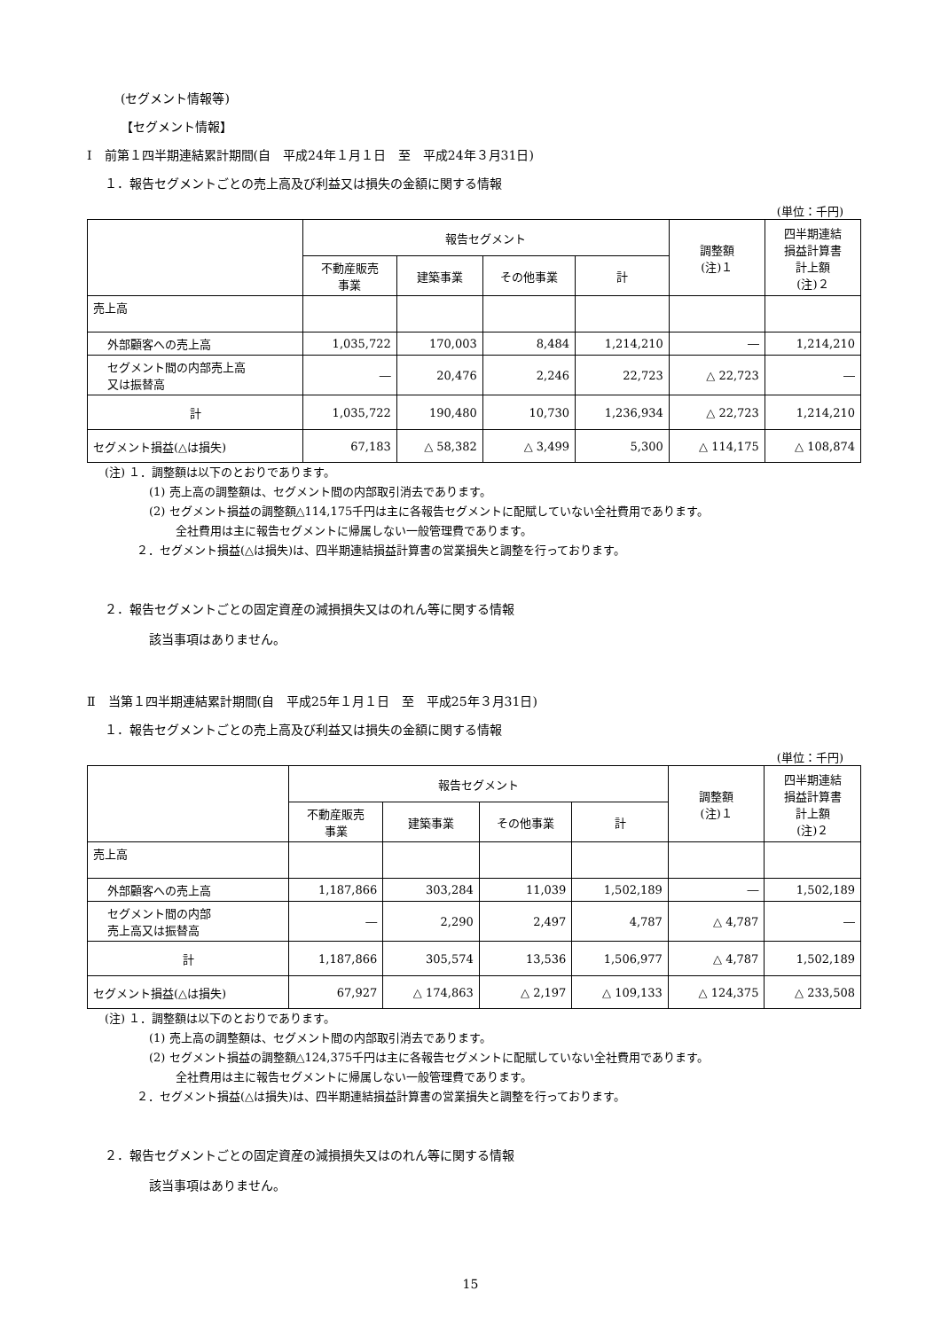(セグメント情報等)
【セグメント情報】
Ⅰ　前第１四半期連結累計期間(自　平成24年１月１日　至　平成24年３月31日)
１．報告セグメントごとの売上高及び利益又は損失の金額に関する情報
(単位：千円)
| | 報告セグメント | | | | 調整額 (注)１ | 四半期連結 損益計算書 計上額 (注)２ |
| --- | --- | --- | --- | --- | --- | --- |
| | 不動産販売 事業 | 建築事業 | その他事業 | 計 | | |
| 売上高 | | | | | | |
| 外部顧客への売上高 | 1,035,722 | 170,003 | 8,484 | 1,214,210 | ― | 1,214,210 |
| セグメント間の内部売上高 又は振替高 | ― | 20,476 | 2,246 | 22,723 | △ 22,723 | ― |
| 計 | 1,035,722 | 190,480 | 10,730 | 1,236,934 | △ 22,723 | 1,214,210 |
| セグメント損益(△は損失) | 67,183 | △ 58,382 | △ 3,499 | 5,300 | △ 114,175 | △ 108,874 |
(注) １．調整額は以下のとおりであります。
(1) 売上高の調整額は、セグメント間の内部取引消去であります。
(2) セグメント損益の調整額△114,175千円は主に各報告セグメントに配賦していない全社費用であります。
全社費用は主に報告セグメントに帰属しない一般管理費であります。
２．セグメント損益(△は損失)は、四半期連結損益計算書の営業損失と調整を行っております。
２．報告セグメントごとの固定資産の減損損失又はのれん等に関する情報
該当事項はありません。
Ⅱ　当第１四半期連結累計期間(自　平成25年１月１日　至　平成25年３月31日)
１．報告セグメントごとの売上高及び利益又は損失の金額に関する情報
(単位：千円)
| | 報告セグメント | | | | 調整額 (注)１ | 四半期連結 損益計算書 計上額 (注)２ |
| --- | --- | --- | --- | --- | --- | --- |
| | 不動産販売 事業 | 建築事業 | その他事業 | 計 | | |
| 売上高 | | | | | | |
| 外部顧客への売上高 | 1,187,866 | 303,284 | 11,039 | 1,502,189 | ― | 1,502,189 |
| セグメント間の内部 売上高又は振替高 | ― | 2,290 | 2,497 | 4,787 | △ 4,787 | ― |
| 計 | 1,187,866 | 305,574 | 13,536 | 1,506,977 | △ 4,787 | 1,502,189 |
| セグメント損益(△は損失) | 67,927 | △ 174,863 | △ 2,197 | △ 109,133 | △ 124,375 | △ 233,508 |
(注) １．調整額は以下のとおりであります。
(1) 売上高の調整額は、セグメント間の内部取引消去であります。
(2) セグメント損益の調整額△124,375千円は主に各報告セグメントに配賦していない全社費用であります。
全社費用は主に報告セグメントに帰属しない一般管理費であります。
２．セグメント損益(△は損失)は、四半期連結損益計算書の営業損失と調整を行っております。
２．報告セグメントごとの固定資産の減損損失又はのれん等に関する情報
該当事項はありません。
15